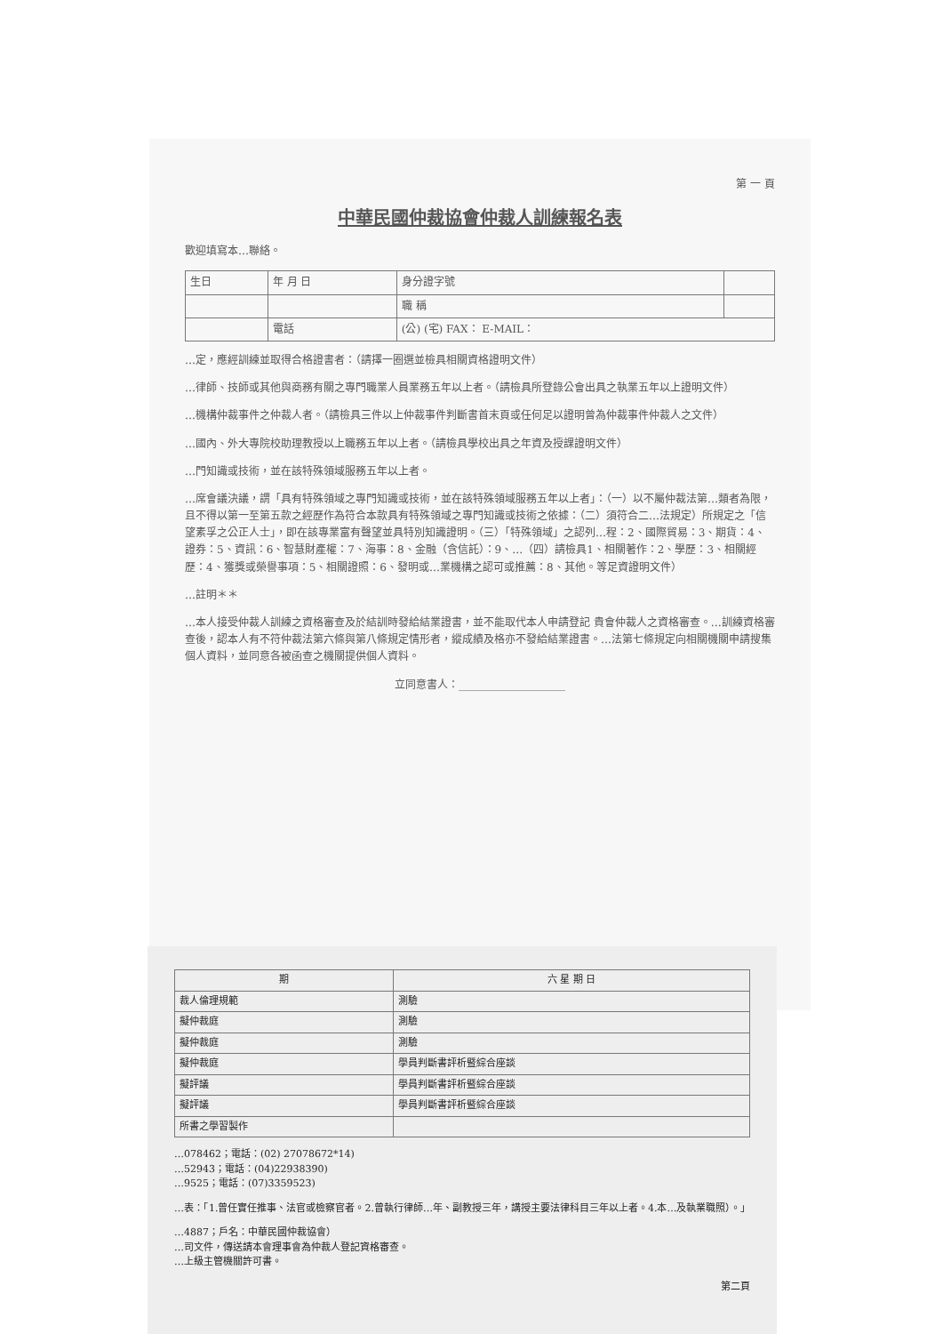第 一 頁
中華民國仲裁協會仲裁人訓練報名表
歡迎填寫本…聯絡。
| 生日 | 年 月 日 | 身分證字號 | |
| | | 職 稱 | |
| | 電話 | (公) (宅) FAX： E-MAIL： | |
…定，應經訓練並取得合格證書者：（請擇一圈選並檢具相關資格證明文件）
…律師、技師或其他與商務有關之專門職業人員業務五年以上者。（請檢具所登錄公會出具之執業五年以上證明文件）
…機構仲裁事件之仲裁人者。（請檢具三件以上仲裁事件判斷書首末頁或任何足以證明曾為仲裁事件仲裁人之文件）
…國內、外大專院校助理教授以上職務五年以上者。（請檢具學校出具之年資及授課證明文件）
…門知識或技術，並在該特殊領域服務五年以上者。
…席會議決議，謂「具有特殊領域之專門知識或技術，並在該特殊領域服務五年以上者」：（一）以不屬仲裁法第…類者為限，且不得以第一至第五款之經歷作為符合本款具有特殊領域之專門知識或技術之依據：（二）須符合二…法規定）所規定之「信望素孚之公正人士」，即在該專業富有聲望並具特別知識證明。（三）「特殊領域」之認列…程：2、國際貿易：3、期貨：4、證券：5、資訊：6、智慧財產權：7、海事：8、金融（含信託）：9、…（四）請檢具1、相關著作：2、學歷：3、相關經歷：4、獲獎或榮譽事項：5、相關證照：6、發明或…業機構之認可或推薦：8、其他。等足資證明文件）
…註明＊＊
…本人接受仲裁人訓練之資格審查及於結訓時發給結業證書，並不能取代本人申請登記 貴會仲裁人之資格審查。…訓練資格審查後，認本人有不符仲裁法第六條與第八條規定情形者，縱成績及格亦不發給結業證書。…法第七條規定向相關機關申請搜集個人資料，並同意各被函查之機關提供個人資料。
立同意書人：____________________
| 期 | 六 星 期 日 |
| --- | --- |
| 裁人倫理規範 | 測驗 |
| 擬仲裁庭 | 測驗 |
| 擬仲裁庭 | 測驗 |
| 擬仲裁庭 | 學員判斷書評析暨綜合座談 |
| 擬評議 | 學員判斷書評析暨綜合座談 |
| 擬評議 | 學員判斷書評析暨綜合座談 |
| 所書之學習製作 | |
…078462；電話：(02) 27078672*14)
…52943；電話：(04)22938390)
…9525；電話：(07)3359523)
…表：「1.曾任實任推事、法官或檢察官者。2.曾執行律師…年、副教授三年，講授主要法律科目三年以上者。4.本…及執業職照）。」
…4887；戶名：中華民國仲裁協會）
…司文件，傳送請本會理事會為仲裁人登記資格審查。
…上級主管機關許可書。
第二頁